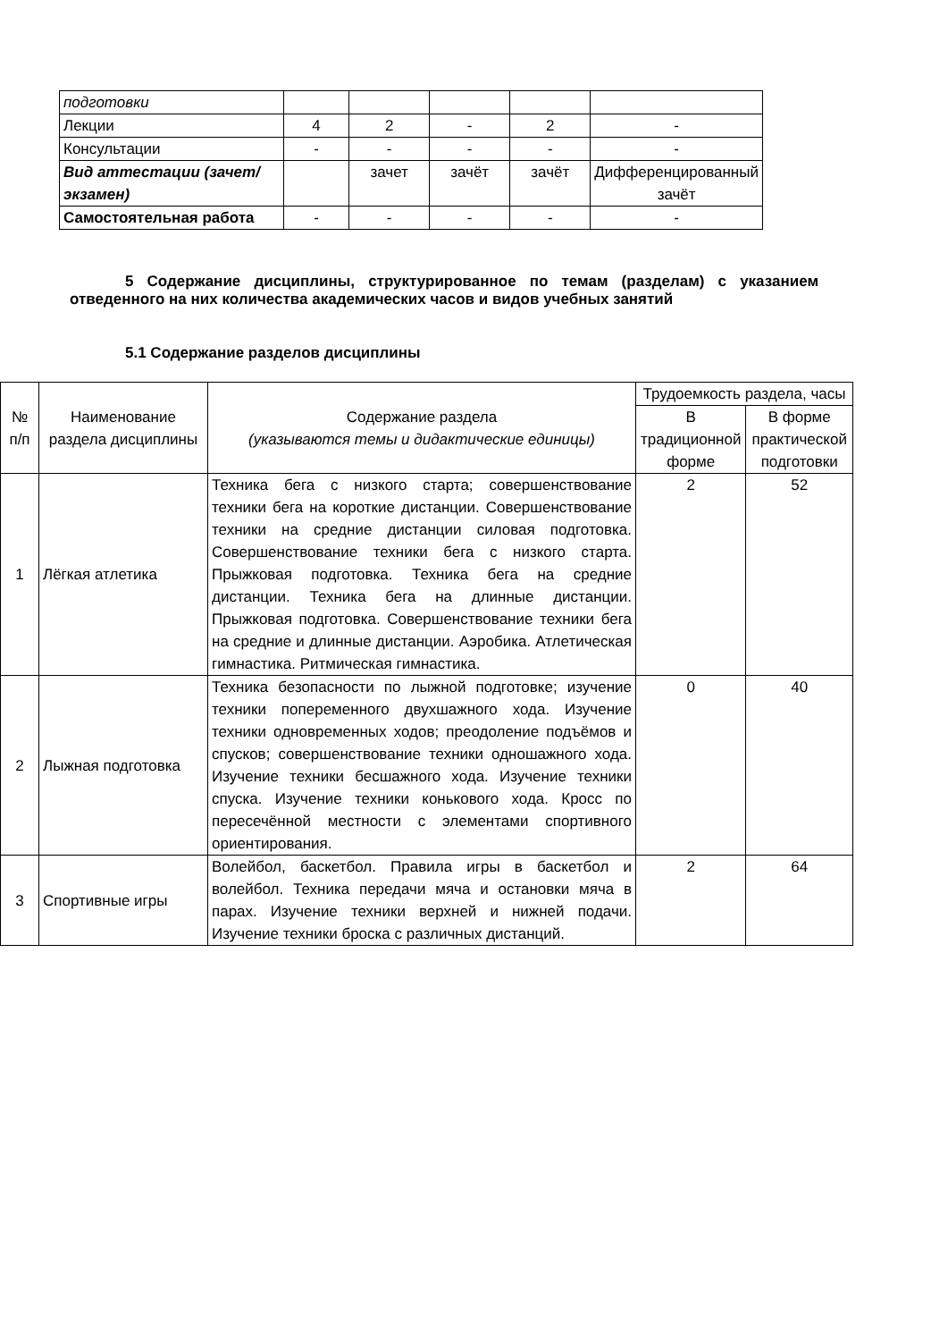| подготовки | | | | | |
| Лекции | 4 | 2 | - | 2 | - |
| Консультации | - | - | - | - | - |
| Вид аттестации (зачет/экзамен) | | зачет | зачёт | зачёт | Дифференцированный зачёт |
| Самостоятельная работа | - | - | - | - | - |
5 Содержание дисциплины, структурированное по темам (разделам) с указанием отведенного на них количества академических часов и видов учебных занятий
5.1 Содержание разделов дисциплины
| № п/п | Наименование раздела дисциплины | Содержание раздела (указываются темы и дидактические единицы) | Трудоемкость раздела, часы | |
| --- | --- | --- | --- | --- |
| | | | В традиционной форме | В форме практической подготовки |
| 1 | Лёгкая атлетика | Техника бега с низкого старта; совершенствование техники бега на короткие дистанции. Совершенствование техники на средние дистанции силовая подготовка. Совершенствование техники бега с низкого старта. Прыжковая подготовка. Техника бега на средние дистанции. Техника бега на длинные дистанции. Прыжковая подготовка. Совершенствование техники бега на средние и длинные дистанции. Аэробика. Атлетическая гимнастика. Ритмическая гимнастика. | 2 | 52 |
| 2 | Лыжная подготовка | Техника безопасности по лыжной подготовке; изучение техники попеременного двухшажного хода. Изучение техники одновременных ходов; преодоление подъёмов и спусков; совершенствование техники одношажного хода. Изучение техники бесшажного хода. Изучение техники спуска. Изучение техники конькового хода. Кросс по пересечённой местности с элементами спортивного ориентирования. | 0 | 40 |
| 3 | Спортивные игры | Волейбол, баскетбол. Правила игры в баскетбол и волейбол. Техника передачи мяча и остановки мяча в парах. Изучение техники верхней и нижней подачи. Изучение техники броска с различных дистанций. | 2 | 64 |